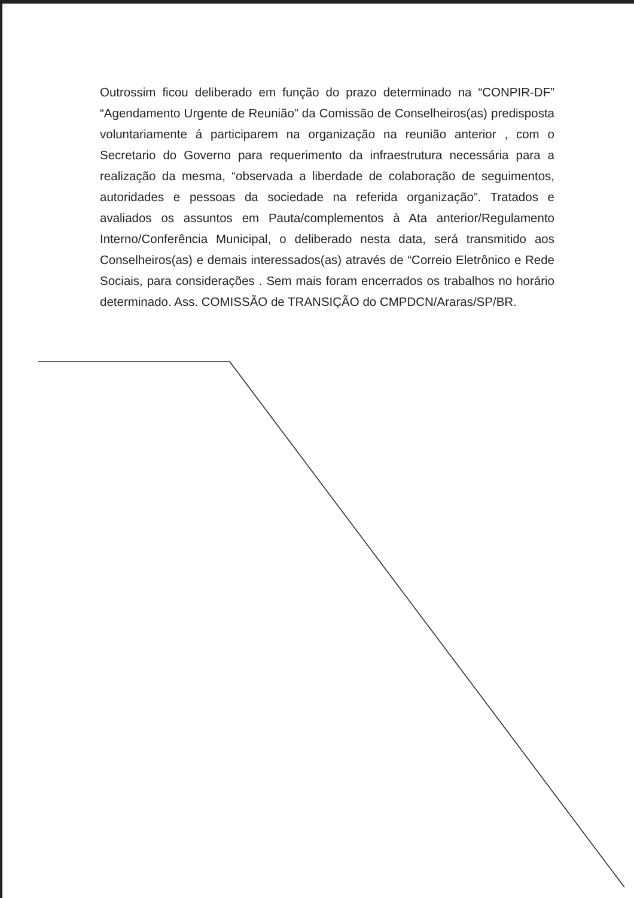Outrossim ficou deliberado em função do prazo determinado na “CONPIR-DF” “Agendamento Urgente de Reunião” da Comissão de Conselheiros(as) predisposta voluntariamente á participarem na organização na reunião anterior , com o Secretario do Governo para requerimento da infraestrutura necessária para a realização da mesma, “observada a liberdade de colaboração de seguimentos, autoridades e pessoas da sociedade na referida organização”. Tratados e avaliados os assuntos em Pauta/complementos à Ata anterior/Regulamento Interno/Conferência Municipal, o deliberado nesta data, será transmitido aos Conselheiros(as) e demais interessados(as) através de “Correio Eletrônico e Rede Sociais, para considerações . Sem mais foram encerrados os trabalhos no horário determinado. Ass. COMISSÃO de TRANSIÇÃO do CMPDCN/Araras/SP/BR.